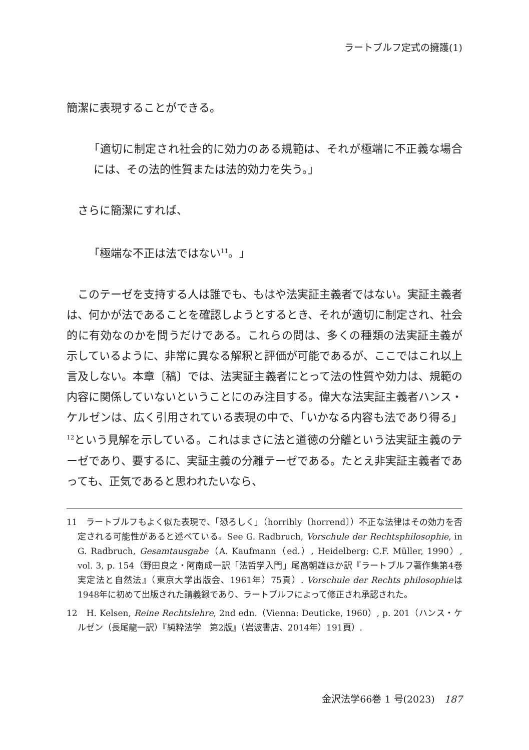ラートブルフ定式の擁護(1)
簡潔に表現することができる。
「適切に制定され社会的に効力のある規範は、それが極端に不正義な場合には、その法的性質または法的効力を失う。」
さらに簡潔にすれば、
「極端な不正は法ではない<sup>11</sup>。」
このテーゼを支持する人は誰でも、もはや法実証主義者ではない。実証主義者は、何かが法であることを確認しようとするとき、それが適切に制定され、社会的に有効なのかを問うだけである。これらの問は、多くの種類の法実証主義が示しているように、非常に異なる解釈と評価が可能であるが、ここではこれ以上言及しない。本章〔稿〕では、法実証主義者にとって法の性質や効力は、規範の内容に関係していないということにのみ注目する。偉大な法実証主義者ハンス・ケルゼンは、広く引用されている表現の中で、「いかなる内容も法であり得る」<sup>12</sup>という見解を示している。これはまさに法と道徳の分離という法実証主義のテーゼであり、要するに、実証主義の分離テーゼである。たとえ非実証主義者であっても、正気であると思われたいなら、
11　ラートブルフもよく似た表現で、「恐ろしく」（horribly〔horrend〕）不正な法律はその効力を否定される可能性があると述べている。See G. Radbruch, Vorschule der Rechtsphilosophie, in G. Radbruch, Gesamtausgabe（A. Kaufmann（ed.）, Heidelberg: C.F. Müller, 1990）, vol. 3, p. 154（野田良之・阿南成一訳「法哲学入門」尾高朝雄ほか訳『ラートブルフ著作集第4巻　実定法と自然法』（東京大学出版会、1961年）75頁）. Vorschule der Rechts philosophieは1948年に初めて出版された講義録であり、ラートブルフによって修正され承認された。
12　H. Kelsen, Reine Rechtslehre, 2nd edn.（Vienna: Deuticke, 1960）, p. 201（ハンス・ケルゼン（長尾龍一訳）『純粋法学　第2版』（岩波書店、2014年）191頁）.
金沢法学66巻 1 号(2023)　187